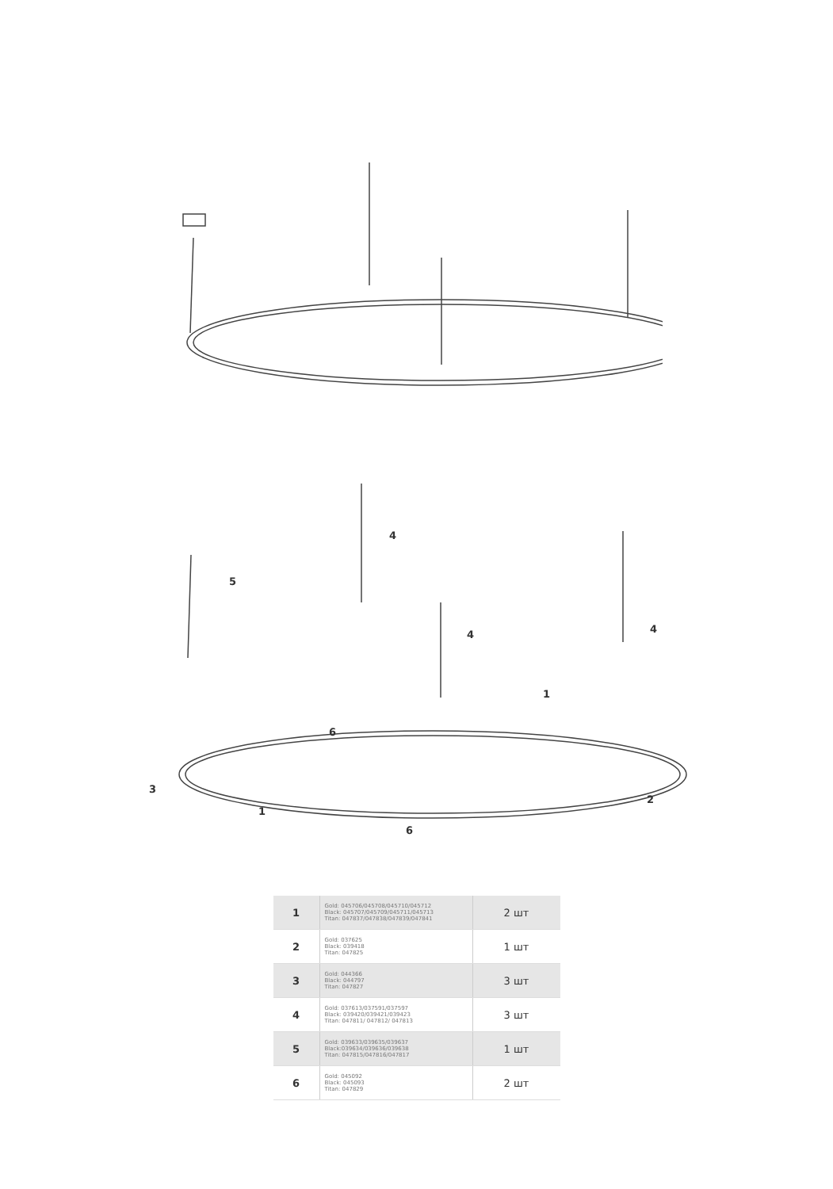4
5
4
4
1
6
3
2
1
6
| 1 | Gold: 045706/045708/045710/045712 Black: 045707/045709/045711/045713 Titan: 047837/047838/047839/047841 | 2 шт |
| 2 | Gold: 037625 Black: 039418 Titan: 047825 | 1 шт |
| 3 | Gold: 044366 Black: 044797 Titan: 047827 | 3 шт |
| 4 | Gold: 037613/037591/037597 Black: 039420/039421/039423 Titan: 047811/ 047812/ 047813 | 3 шт |
| 5 | Gold: 039633/039635/039637 Black:039634/039636/039638 Titan: 047815/047816/047817 | 1 шт |
| 6 | Gold: 045092 Black: 045093 Titan: 047829 | 2 шт |